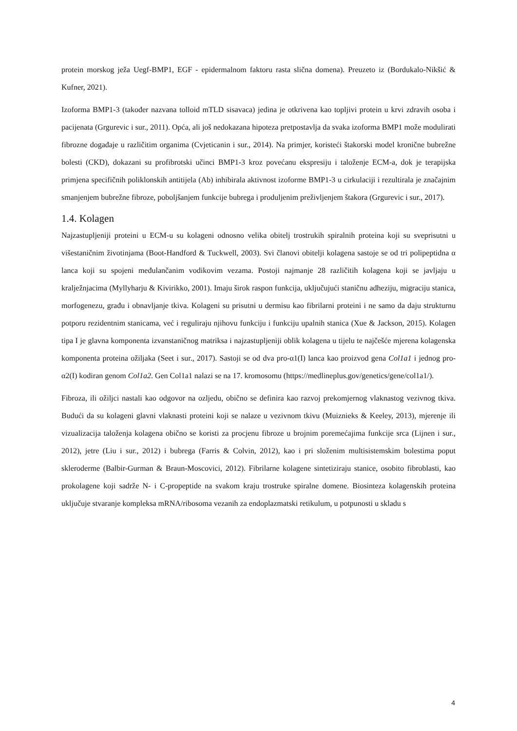protein morskog ježa Uegf-BMP1, EGF - epidermalnom faktoru rasta slična domena). Preuzeto iz (Bordukalo-Nikšić & Kufner, 2021).
Izoforma BMP1-3 (također nazvana tolloid mTLD sisavaca) jedina je otkrivena kao topljivi protein u krvi zdravih osoba i pacijenata (Grgurevic i sur., 2011). Opća, ali još nedokazana hipoteza pretpostavlja da svaka izoforma BMP1 može modulirati fibrozne događaje u različitim organima (Cvjeticanin i sur., 2014). Na primjer, koristeći štakorski model kronične bubrežne bolesti (CKD), dokazani su profibrotski učinci BMP1-3 kroz povećanu ekspresiju i taloženje ECM-a, dok je terapijska primjena specifičnih poliklonskih antitijela (Ab) inhibirala aktivnost izoforme BMP1-3 u cirkulaciji i rezultirala je značajnim smanjenjem bubrežne fibroze, poboljšanjem funkcije bubrega i produljenim preživljenjem štakora (Grgurevic i sur., 2017).
1.4. Kolagen
Najzastupljeniji proteini u ECM-u su kolageni odnosno velika obitelj trostrukih spiralnih proteina koji su sveprisutni u višestaničnim životinjama (Boot-Handford & Tuckwell, 2003). Svi članovi obitelji kolagena sastoje se od tri polipeptidna α lanca koji su spojeni međulančanim vodikovim vezama. Postoji najmanje 28 različitih kolagena koji se javljaju u kralježnjacima (Myllyharju & Kivirikko, 2001). Imaju širok raspon funkcija, uključujući staničnu adheziju, migraciju stanica, morfogenezu, građu i obnavljanje tkiva. Kolageni su prisutni u dermisu kao fibrilarni proteini i ne samo da daju strukturnu potporu rezidentnim stanicama, već i reguliraju njihovu funkciju i funkciju upalnih stanica (Xue & Jackson, 2015). Kolagen tipa I je glavna komponenta izvanstaničnog matriksa i najzastupljeniji oblik kolagena u tijelu te najčešće mjerena kolagenska komponenta proteina ožiljaka (Seet i sur., 2017). Sastoji se od dva pro-α1(I) lanca kao proizvod gena Col1a1 i jednog pro-α2(I) kodiran genom Col1a2. Gen Col1a1 nalazi se na 17. kromosomu (https://medlineplus.gov/genetics/gene/col1a1/).
Fibroza, ili ožiljci nastali kao odgovor na ozljedu, obično se definira kao razvoj prekomjernog vlaknastog vezivnog tkiva. Budući da su kolageni glavni vlaknasti proteini koji se nalaze u vezivnom tkivu (Muiznieks & Keeley, 2013), mjerenje ili vizualizacija taloženja kolagena obično se koristi za procjenu fibroze u brojnim poremećajima funkcije srca (Lijnen i sur., 2012), jetre (Liu i sur., 2012) i bubrega (Farris & Colvin, 2012), kao i pri složenim multisistemskim bolestima poput skleroderme (Balbir-Gurman & Braun-Moscovici, 2012). Fibrilarne kolagene sintetiziraju stanice, osobito fibroblasti, kao prokolagene koji sadrže N- i C-propeptide na svakom kraju trostruke spiralne domene. Biosinteza kolagenskih proteina uključuje stvaranje kompleksa mRNA/ribosoma vezanih za endoplazmatski retikulum, u potpunosti u skladu s
4